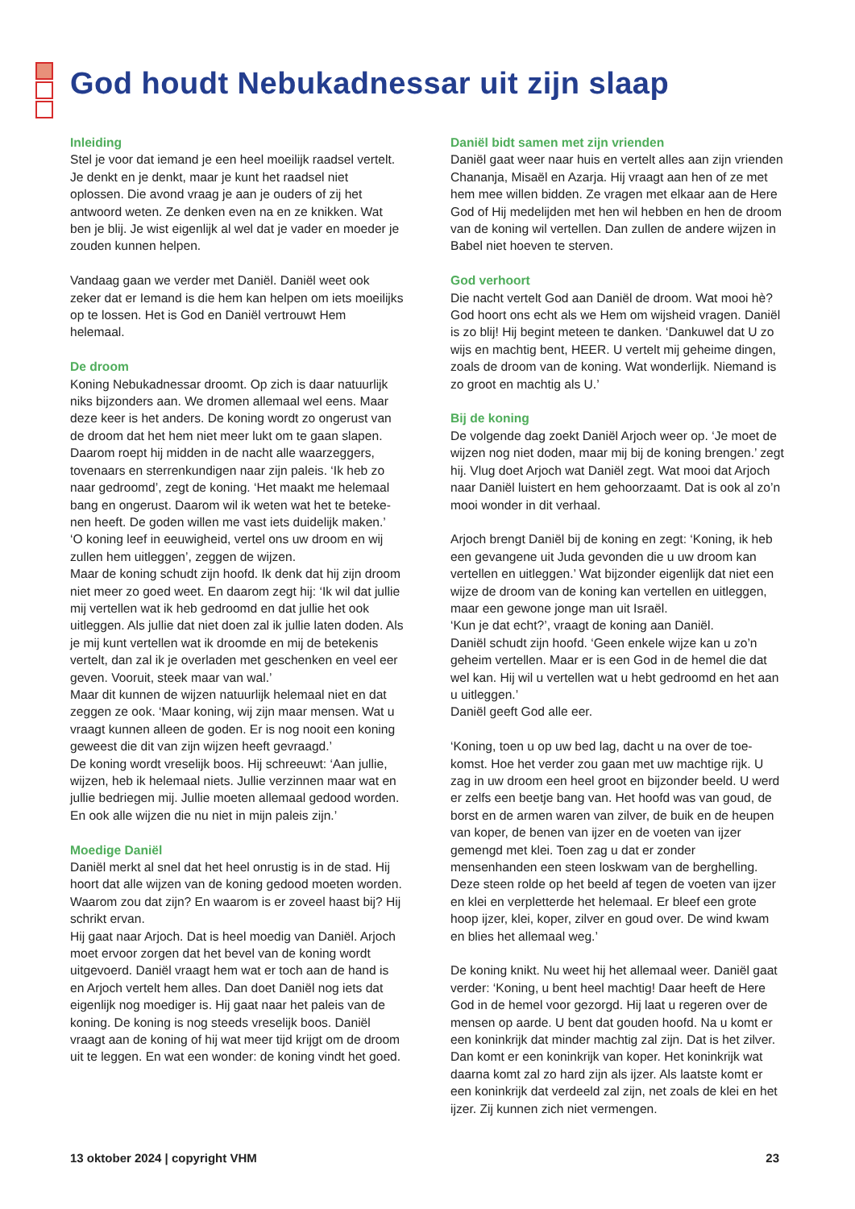God houdt Nebukadnessar uit zijn slaap
Inleiding
Stel je voor dat iemand je een heel moeilijk raadsel vertelt. Je denkt en je denkt, maar je kunt het raadsel niet oplossen. Die avond vraag je aan je ouders of zij het antwoord weten. Ze denken even na en ze knikken. Wat ben je blij. Je wist eigenlijk al wel dat je vader en moeder je zouden kunnen helpen.
Vandaag gaan we verder met Daniël. Daniël weet ook zeker dat er Iemand is die hem kan helpen om iets moei­lijks op te lossen. Het is God en Daniël vertrouwt Hem helemaal.
De droom
Koning Nebukadnessar droomt. Op zich is daar natuurlijk niks bijzonders aan. We dromen allemaal wel eens. Maar deze keer is het anders. De koning wordt zo ongerust van de droom dat het hem niet meer lukt om te gaan slapen. Daarom roept hij midden in de nacht alle waarzeggers, tovenaars en sterrenkundigen naar zijn paleis. ‘Ik heb zo naar gedroomd’, zegt de koning. ‘Het maakt me helemaal bang en ongerust. Daarom wil ik weten wat het te beteke­nen heeft. De goden willen me vast iets duidelijk maken.’
‘O koning leef in eeuwigheid, vertel ons uw droom en wij zullen hem uitleggen’, zeggen de wijzen.
Maar de koning schudt zijn hoofd. Ik denk dat hij zijn droom niet meer zo goed weet. En daarom zegt hij: ‘Ik wil dat jullie mij vertellen wat ik heb gedroomd en dat jullie het ook uitleggen. Als jullie dat niet doen zal ik jullie laten doden. Als je mij kunt vertellen wat ik droomde en mij de betekenis vertelt, dan zal ik je overladen met geschenken en veel eer geven. Vooruit, steek maar van wal.’
Maar dit kunnen de wijzen natuurlijk helemaal niet en dat zeggen ze ook. ‘Maar koning, wij zijn maar mensen. Wat u vraagt kunnen alleen de goden. Er is nog nooit een koning geweest die dit van zijn wijzen heeft gevraagd.’
De koning wordt vreselijk boos. Hij schreeuwt: ‘Aan jullie, wijzen, heb ik helemaal niets. Jullie verzinnen maar wat en jullie bedriegen mij. Jullie moeten allemaal gedood worden. En ook alle wijzen die nu niet in mijn paleis zijn.’
Moedige Daniël
Daniël merkt al snel dat het heel onrustig is in de stad. Hij hoort dat alle wijzen van de koning gedood moeten worden. Waarom zou dat zijn? En waarom is er zoveel haast bij? Hij schrikt ervan.
Hij gaat naar Arjoch. Dat is heel moedig van Daniël. Arjoch moet ervoor zorgen dat het bevel van de koning wordt uitgevoerd. Daniël vraagt hem wat er toch aan de hand is en Arjoch vertelt hem alles. Dan doet Daniël nog iets dat eigenlijk nog moediger is. Hij gaat naar het paleis van de koning. De koning is nog steeds vreselijk boos. Daniël vraagt aan de koning of hij wat meer tijd krijgt om de droom uit te leggen. En wat een wonder: de koning vindt het goed.
Daniël bidt samen met zijn vrienden
Daniël gaat weer naar huis en vertelt alles aan zijn vrien­den Chananja, Misaël en Azarja. Hij vraagt aan hen of ze met hem mee willen bidden. Ze vragen met elkaar aan de Here God of Hij medelijden met hen wil hebben en hen de droom van de koning wil vertellen. Dan zullen de andere wijzen in Babel niet hoeven te sterven.
God verhoort
Die nacht vertelt God aan Daniël de droom. Wat mooi hè? God hoort ons echt als we Hem om wijsheid vragen. Daniël is zo blij! Hij begint meteen te danken. ‘Danku­wel dat U zo wijs en machtig bent, HEER. U vertelt mij geheime dingen, zoals de droom van de koning. Wat wonderlijk. Niemand is zo groot en machtig als U.’
Bij de koning
De volgende dag zoekt Daniël Arjoch weer op. ‘Je moet de wijzen nog niet doden, maar mij bij de koning bren­gen.’ zegt hij. Vlug doet Arjoch wat Daniël zegt. Wat mooi dat Arjoch naar Daniël luistert en hem gehoorzaamt. Dat is ook al zo’n mooi wonder in dit verhaal.
Arjoch brengt Daniël bij de koning en zegt: ‘Koning, ik heb een gevangene uit Juda gevonden die u uw droom kan vertellen en uitleggen.’ Wat bijzonder eigenlijk dat niet een wijze de droom van de koning kan vertellen en uitleggen, maar een gewone jonge man uit Israël.
‘Kun je dat echt?’, vraagt de koning aan Daniël.
Daniël schudt zijn hoofd. ‘Geen enkele wijze kan u zo’n geheim vertellen. Maar er is een God in de hemel die dat wel kan. Hij wil u vertellen wat u hebt gedroomd en het aan u uitleggen.’
Daniël geeft God alle eer.
‘Koning, toen u op uw bed lag, dacht u na over de toe­komst. Hoe het verder zou gaan met uw machtige rijk. U zag in uw droom een heel groot en bijzonder beeld. U werd er zelfs een beetje bang van. Het hoofd was van goud, de borst en de armen waren van zilver, de buik en de heupen van koper, de benen van ijzer en de voeten van ijzer gemengd met klei. Toen zag u dat er zonder mensenhanden een steen loskwam van de berghelling. Deze steen rolde op het beeld af tegen de voeten van ijzer en klei en verpletterde het helemaal. Er bleef een grote hoop ijzer, klei, koper, zilver en goud over. De wind kwam en blies het allemaal weg.’
De koning knikt. Nu weet hij het allemaal weer. Daniël gaat verder: ‘Koning, u bent heel machtig! Daar heeft de Here God in de hemel voor gezorgd. Hij laat u regeren over de mensen op aarde. U bent dat gouden hoofd. Na u komt er een koninkrijk dat minder machtig zal zijn. Dat is het zilver. Dan komt er een koninkrijk van koper. Het koninkrijk wat daarna komt zal zo hard zijn als ijzer. Als laatste komt er een koninkrijk dat verdeeld zal zijn, net zoals de klei en het ijzer. Zij kunnen zich niet vermengen.
13 oktober 2024 | copyright VHM 23